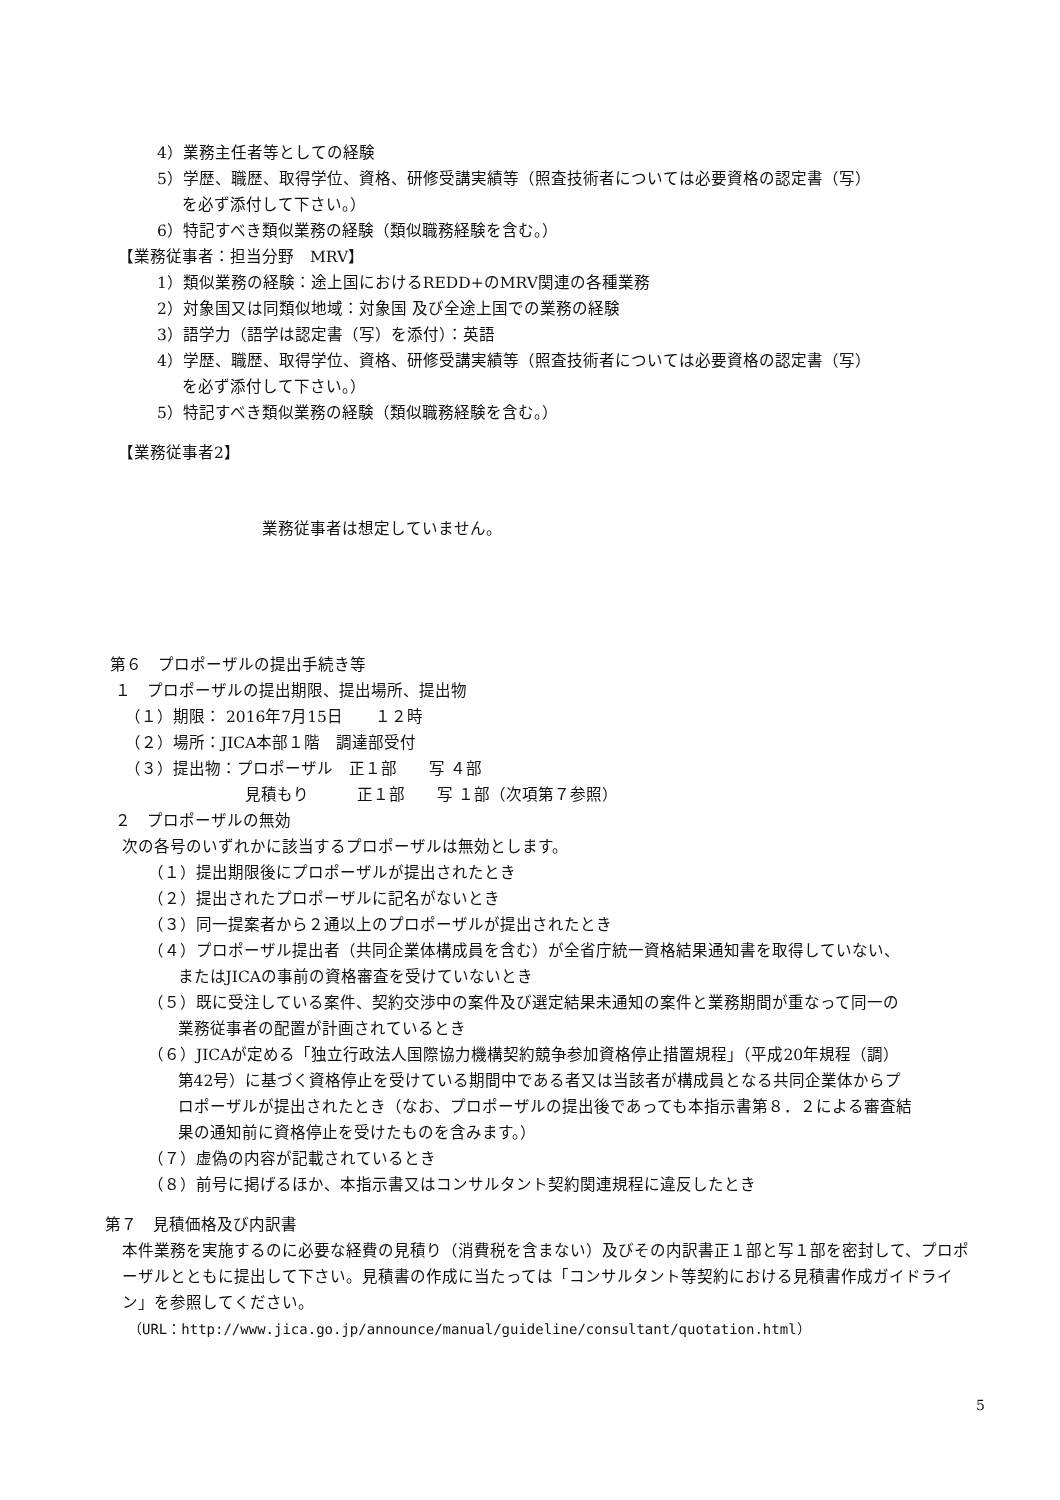4）業務主任者等としての経験
5）学歴、職歴、取得学位、資格、研修受講実績等（照査技術者については必要資格の認定書（写）
を必ず添付して下さい。）
6）特記すべき類似業務の経験（類似職務経験を含む。）
【業務従事者：担当分野　MRV】
1）類似業務の経験：途上国におけるREDD+のMRV関連の各種業務
2）対象国又は同類似地域：対象国 及び全途上国での業務の経験
3）語学力（語学は認定書（写）を添付）：英語
4）学歴、職歴、取得学位、資格、研修受講実績等（照査技術者については必要資格の認定書（写）
を必ず添付して下さい。）
5）特記すべき類似業務の経験（類似職務経験を含む。）
【業務従事者2】
業務従事者は想定していません。
第６　プロポーザルの提出手続き等
１　プロポーザルの提出期限、提出場所、提出物
（１）期限： 2016年7月15日　　１２時
（２）場所：JICA本部１階　調達部受付
（３）提出物：プロポーザル　正１部　　写 ４部
見積もり　　　正１部　　写 １部（次項第７参照）
２　プロポーザルの無効
次の各号のいずれかに該当するプロポーザルは無効とします。
（１）提出期限後にプロポーザルが提出されたとき
（２）提出されたプロポーザルに記名がないとき
（３）同一提案者から２通以上のプロポーザルが提出されたとき
（４）プロポーザル提出者（共同企業体構成員を含む）が全省庁統一資格結果通知書を取得していない、
またはJICAの事前の資格審査を受けていないとき
（５）既に受注している案件、契約交渉中の案件及び選定結果未通知の案件と業務期間が重なって同一の
業務従事者の配置が計画されているとき
（６）JICAが定める「独立行政法人国際協力機構契約競争参加資格停止措置規程」（平成20年規程（調）
第42号）に基づく資格停止を受けている期間中である者又は当該者が構成員となる共同企業体からプ
ロポーザルが提出されたとき（なお、プロポーザルの提出後であっても本指示書第８．２による審査結
果の通知前に資格停止を受けたものを含みます。）
（７）虚偽の内容が記載されているとき
（８）前号に掲げるほか、本指示書又はコンサルタント契約関連規程に違反したとき
第７　見積価格及び内訳書
本件業務を実施するのに必要な経費の見積り（消費税を含まない）及びその内訳書正１部と写１部を密封して、プロポーザルとともに提出して下さい。見積書の作成に当たっては「コンサルタント等契約における見積書作成ガイドライン」を参照してください。
（URL：http://www.jica.go.jp/announce/manual/guideline/consultant/quotation.html）
5